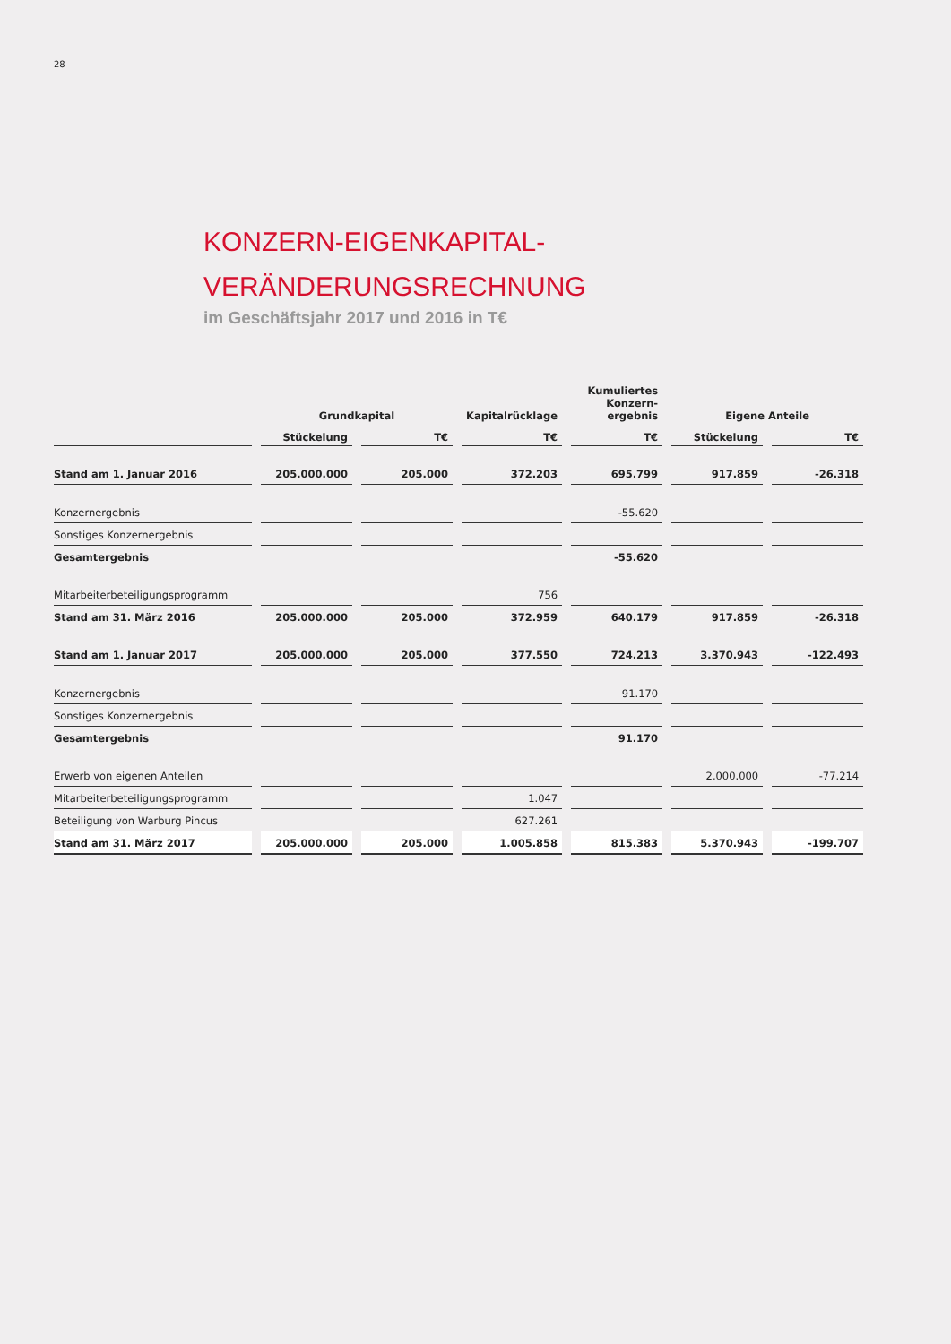28
KONZERN-EIGENKAPITAL-
VERÄNDERUNGSRECHNUNG
im Geschäftsjahr 2017 und 2016 in T€
| | Grundkapital | | Kapitalrücklage | Kumuliertes Konzern- ergebnis | Eigene Anteile | |
| --- | --- | --- | --- | --- | --- | --- |
| | Stückelung | T€ | T€ | T€ | Stückelung | T€ |
| Stand am 1. Januar 2016 | 205.000.000 | 205.000 | 372.203 | 695.799 | 917.859 | -26.318 |
| Konzernergebnis | | | | -55.620 | | |
| Sonstiges Konzernergebnis | | | | | | |
| Gesamtergebnis | | | | -55.620 | | |
| Mitarbeiterbeteiligungsprogramm | | | 756 | | | |
| Stand am 31. März 2016 | 205.000.000 | 205.000 | 372.959 | 640.179 | 917.859 | -26.318 |
| Stand am 1. Januar 2017 | 205.000.000 | 205.000 | 377.550 | 724.213 | 3.370.943 | -122.493 |
| Konzernergebnis | | | | 91.170 | | |
| Sonstiges Konzernergebnis | | | | | | |
| Gesamtergebnis | | | | 91.170 | | |
| Erwerb von eigenen Anteilen | | | | | 2.000.000 | -77.214 |
| Mitarbeiterbeteiligungsprogramm | | | 1.047 | | | |
| Beteiligung von Warburg Pincus | | | 627.261 | | | |
| Stand am 31. März 2017 | 205.000.000 | 205.000 | 1.005.858 | 815.383 | 5.370.943 | -199.707 |